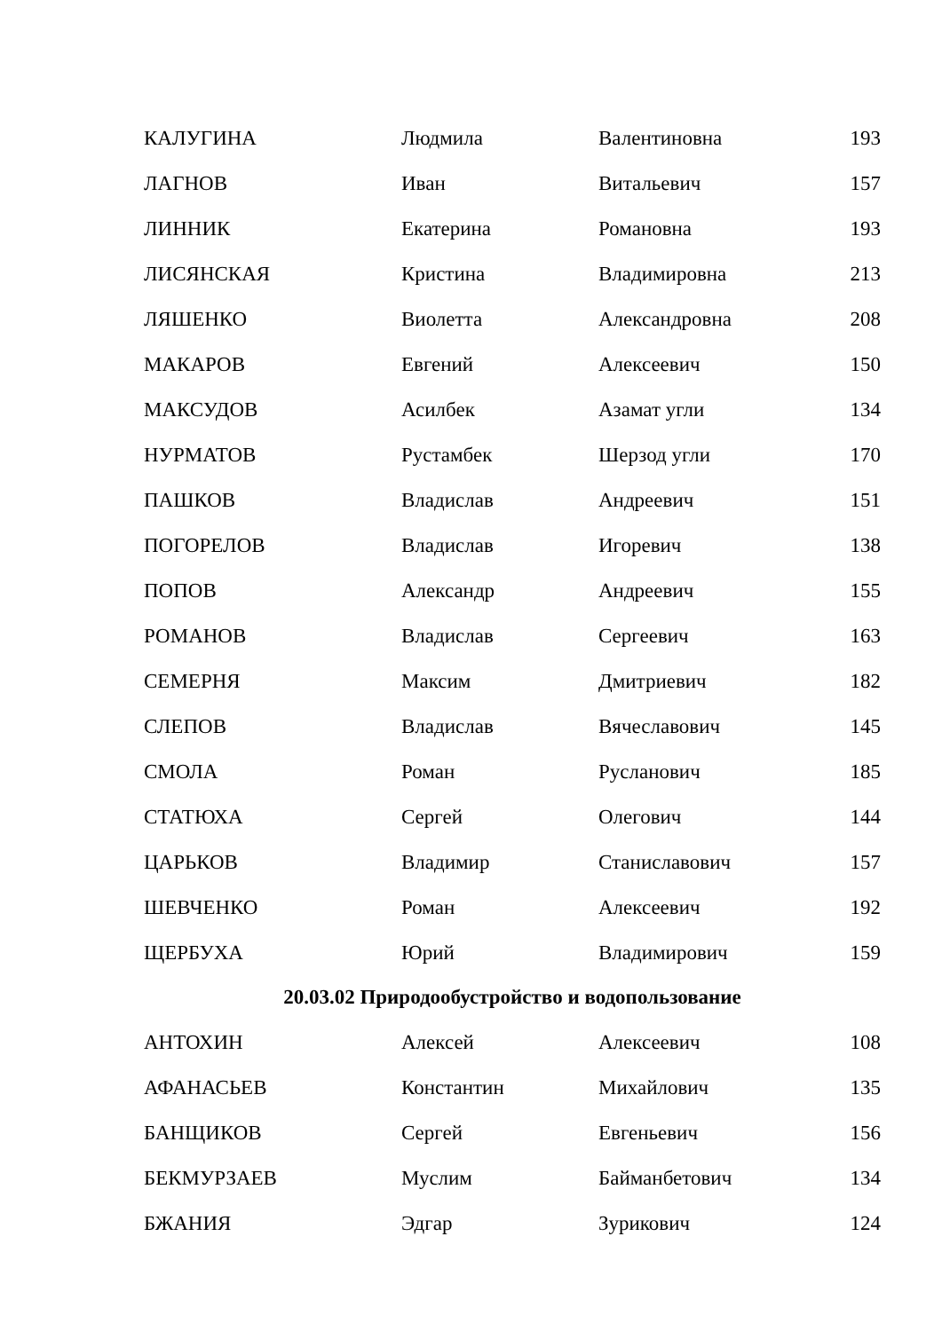| КАЛУГИНА | Людмила | Валентиновна | 193 |
| ЛАГНОВ | Иван | Витальевич | 157 |
| ЛИННИК | Екатерина | Романовна | 193 |
| ЛИСЯНСКАЯ | Кристина | Владимировна | 213 |
| ЛЯШЕНКО | Виолетта | Александровна | 208 |
| МАКАРОВ | Евгений | Алексеевич | 150 |
| МАКСУДОВ | Асилбек | Азамат угли | 134 |
| НУРМАТОВ | Рустамбек | Шерзод угли | 170 |
| ПАШКОВ | Владислав | Андреевич | 151 |
| ПОГОРЕЛОВ | Владислав | Игоревич | 138 |
| ПОПОВ | Александр | Андреевич | 155 |
| РОМАНОВ | Владислав | Сергеевич | 163 |
| СЕМЕРНЯ | Максим | Дмитриевич | 182 |
| СЛЕПОВ | Владислав | Вячеславович | 145 |
| СМОЛА | Роман | Русланович | 185 |
| СТАТЮХА | Сергей | Олегович | 144 |
| ЦАРЬКОВ | Владимир | Станиславович | 157 |
| ШЕВЧЕНКО | Роман | Алексеевич | 192 |
| ЩЕРБУХА | Юрий | Владимирович | 159 |
20.03.02 Природообустройство и водопользование
| АНТОХИН | Алексей | Алексеевич | 108 |
| АФАНАСЬЕВ | Константин | Михайлович | 135 |
| БАНЩИКОВ | Сергей | Евгеньевич | 156 |
| БЕКМУРЗАЕВ | Муслим | Байманбетович | 134 |
| БЖАНИЯ | Эдгар | Зурикович | 124 |